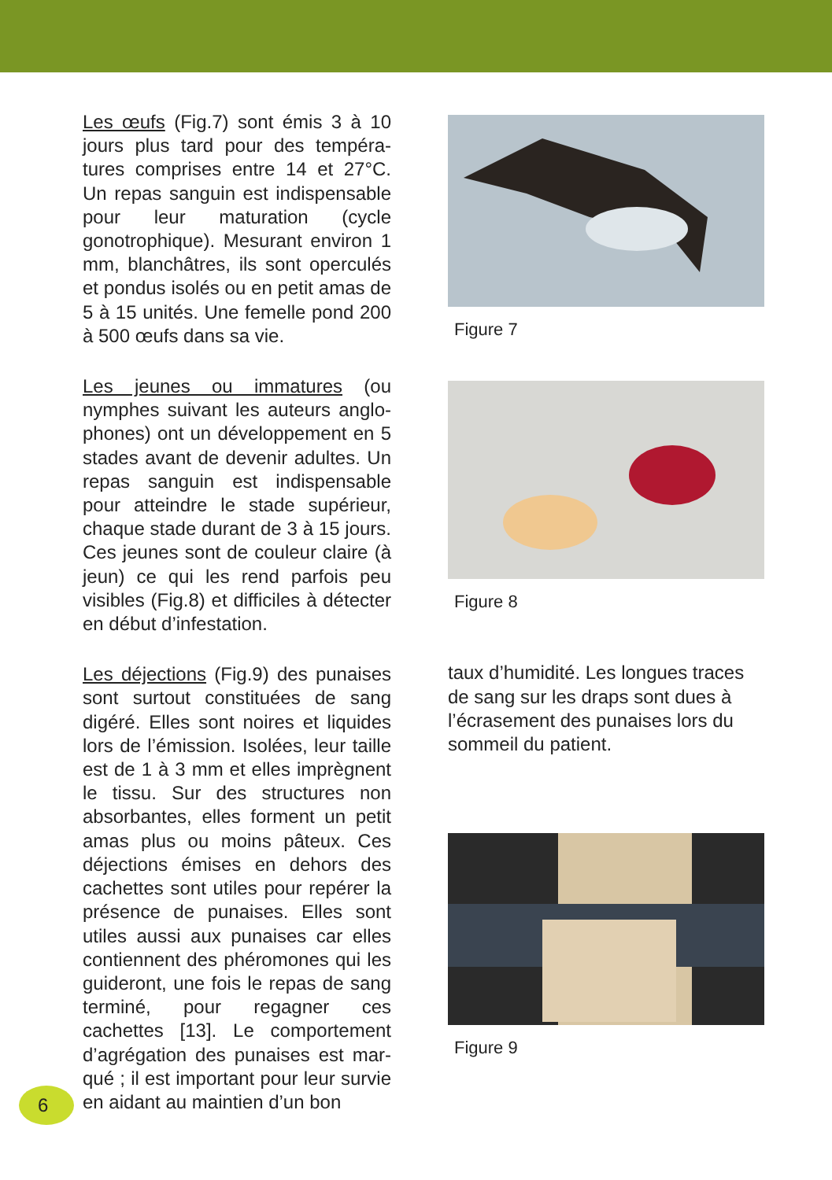Les œufs (Fig.7) sont émis 3 à 10 jours plus tard pour des tempéra­tures comprises entre 14 et 27°C. Un repas sanguin est indispen­sable pour leur maturation (cycle gonotrophique). Mesurant environ 1 mm, blanchâtres, ils sont oper­culés et pondus isolés ou en petit amas de 5 à 15 unités. Une femelle pond 200 à 500 œufs dans sa vie.
Les jeunes ou immatures (ou nymphes suivant les auteurs anglo­phones) ont un développement en 5 stades avant de devenir adultes. Un repas sanguin est indispensable pour atteindre le stade supérieur, chaque stade durant de 3 à 15 jours. Ces jeunes sont de couleur claire (à jeun) ce qui les rend par­fois peu visibles (Fig.8) et difficiles à détecter en début d’infestation.
Les déjections (Fig.9) des punaises sont surtout constituées de sang digéré. Elles sont noires et liquides lors de l’émission. Isolées, leur taille est de 1 à 3 mm et elles imprègnent le tissu. Sur des structures non absorbantes, elles forment un petit amas plus ou moins pâteux. Ces déjections émises en dehors des cachettes sont utiles pour repérer la présence de punaises. Elles sont utiles aussi aux punaises car elles contiennent des phéromones qui les guideront, une fois le repas de sang terminé, pour regagner ces cachettes [13]. Le comportement d’agrégation des punaises est mar­qué ; il est important pour leur sur­vie en aidant au maintien d’un bon
Figure 7
Figure 8
taux d’humidité. Les longues traces de sang sur les draps sont dues à l’écrasement des punaises lors du sommeil du patient.
Figure 9
6